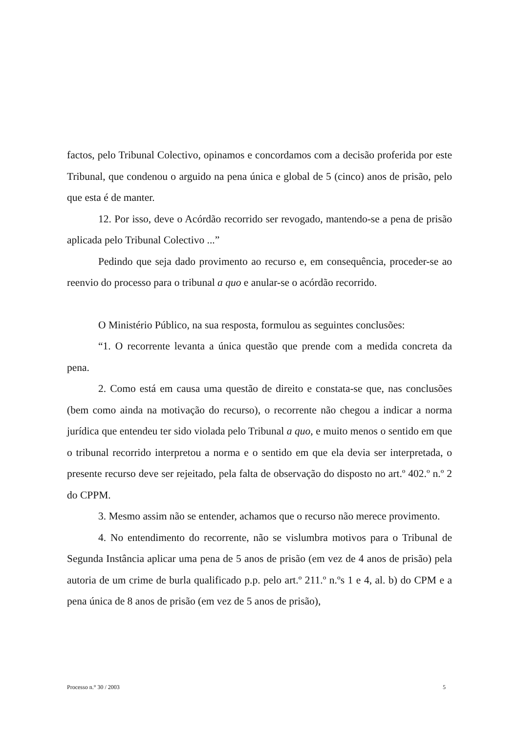factos, pelo Tribunal Colectivo, opinamos e concordamos com a decisão proferida por este Tribunal, que condenou o arguido na pena única e global de 5 (cinco) anos de prisão, pelo que esta é de manter.
12. Por isso, deve o Acórdão recorrido ser revogado, mantendo-se a pena de prisão aplicada pelo Tribunal Colectivo ...”
Pedindo que seja dado provimento ao recurso e, em consequência, proceder-se ao reenvio do processo para o tribunal a quo e anular-se o acórdão recorrido.
O Ministério Público, na sua resposta, formulou as seguintes conclusões:
“1. O recorrente levanta a única questão que prende com a medida concreta da pena.
2. Como está em causa uma questão de direito e constata-se que, nas conclusões (bem como ainda na motivação do recurso), o recorrente não chegou a indicar a norma jurídica que entendeu ter sido violada pelo Tribunal a quo, e muito menos o sentido em que o tribunal recorrido interpretou a norma e o sentido em que ela devia ser interpretada, o presente recurso deve ser rejeitado, pela falta de observação do disposto no art.º 402.º n.º 2 do CPPM.
3. Mesmo assim não se entender, achamos que o recurso não merece provimento.
4. No entendimento do recorrente, não se vislumbra motivos para o Tribunal de Segunda Instância aplicar uma pena de 5 anos de prisão (em vez de 4 anos de prisão) pela autoria de um crime de burla qualificado p.p. pelo art.º 211.º n.ºs 1 e 4, al. b) do CPM e a pena única de 8 anos de prisão (em vez de 5 anos de prisão),
Processo n.° 30 / 2003 5